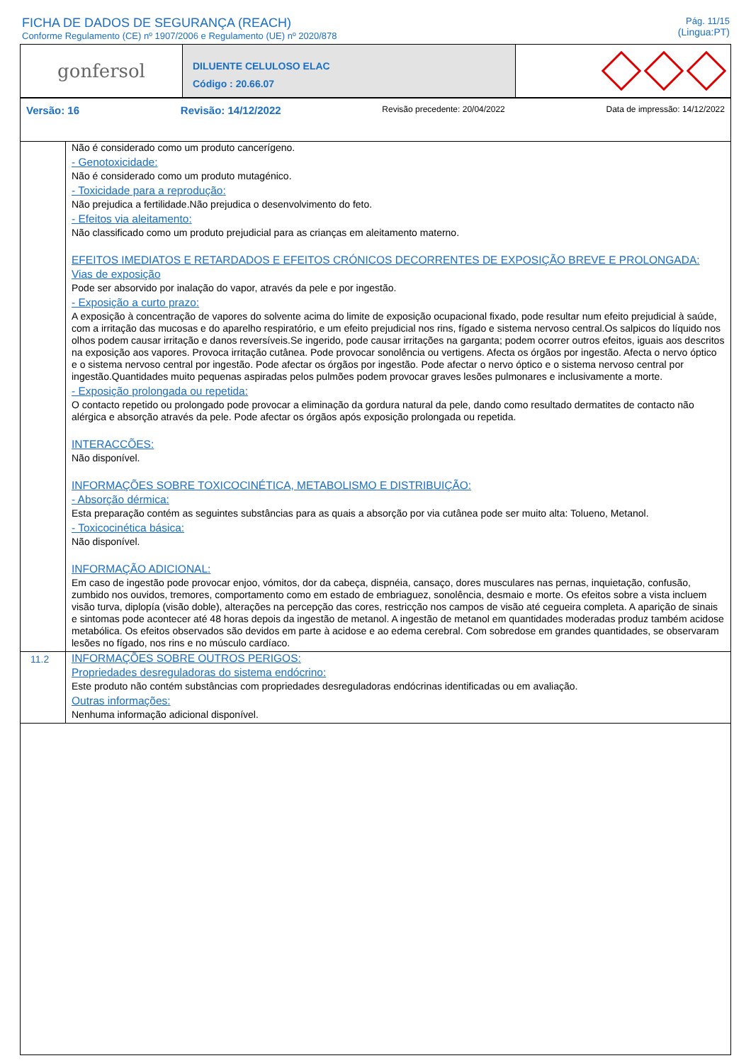FICHA DE DADOS DE SEGURANÇA (REACH)
Conforme Regulamento (CE) nº 1907/2006 e Regulamento (UE) nº 2020/878
Pág. 11/15
(Lingua:PT)
gonfersol
DILUENTE CELULOSO ELAC
Código : 20.66.07
Versão: 16 Revisão: 14/12/2022 Revisão precedente: 20/04/2022 Data de impressão: 14/12/2022
Não é considerado como um produto cancerígeno.
- Genotoxicidade:
Não é considerado como um produto mutagénico.
- Toxicidade para a reprodução:
Não prejudica a fertilidade.Não prejudica o desenvolvimento do feto.
- Efeitos via aleitamento:
Não classificado como um produto prejudicial para as crianças em aleitamento materno.
EFEITOS IMEDIATOS E RETARDADOS E EFEITOS CRÓNICOS DECORRENTES DE EXPOSIÇÃO BREVE E PROLONGADA:
Vias de exposição
Pode ser absorvido por inalação do vapor, através da pele e por ingestão.
- Exposição a curto prazo:
A exposição à concentração de vapores do solvente acima do limite de exposição ocupacional fixado, pode resultar num efeito prejudicial à saúde, com a irritação das mucosas e do aparelho respiratório, e um efeito prejudicial nos rins, fígado e sistema nervoso central.Os salpicos do líquido nos olhos podem causar irritação e danos reversíveis.Se ingerido, pode causar irritações na garganta; podem ocorrer outros efeitos, iguais aos descritos na exposição aos vapores. Provoca irritação cutânea. Pode provocar sonolência ou vertigens. Afecta os órgãos por ingestão. Afecta o nervo óptico e o sistema nervoso central por ingestão. Pode afectar os órgãos por ingestão. Pode afectar o nervo óptico e o sistema nervoso central por ingestão.Quantidades muito pequenas aspiradas pelos pulmões podem provocar graves lesões pulmonares e inclusivamente a morte.
- Exposição prolongada ou repetida:
O contacto repetido ou prolongado pode provocar a eliminação da gordura natural da pele, dando como resultado dermatites de contacto não alérgica e absorção através da pele. Pode afectar os órgãos após exposição prolongada ou repetida.
INTERACCÕES:
Não disponível.
INFORMAÇÕES SOBRE TOXICOCINÉTICA, METABOLISMO E DISTRIBUIÇÃO:
- Absorção dérmica:
Esta preparação contém as seguintes substâncias para as quais a absorção por via cutânea pode ser muito alta: Tolueno, Metanol.
- Toxicocinética básica:
Não disponível.
INFORMAÇÃO ADICIONAL:
Em caso de ingestão pode provocar enjoo, vómitos, dor da cabeça, dispnéia, cansaço, dores musculares nas pernas, inquietação, confusão, zumbido nos ouvidos, tremores, comportamento como em estado de embriaguez, sonolência, desmaio e morte. Os efeitos sobre a vista incluem visão turva, diplopía (visão doble), alterações na percepção das cores, restricção nos campos de visão até cegueira completa. A aparição de sinais e sintomas pode acontecer até 48 horas depois da ingestão de metanol. A ingestão de metanol em quantidades moderadas produz também acidose metabólica. Os efeitos observados são devidos em parte à acidose e ao edema cerebral. Com sobredose em grandes quantidades, se observaram lesões no fígado, nos rins e no músculo cardíaco.
11.2
INFORMAÇÕES SOBRE OUTROS PERIGOS:
Propriedades desreguladoras do sistema endócrino:
Este produto não contém substâncias com propriedades desreguladoras endócrinas identificadas ou em avaliação.
Outras informações:
Nenhuma informação adicional disponível.